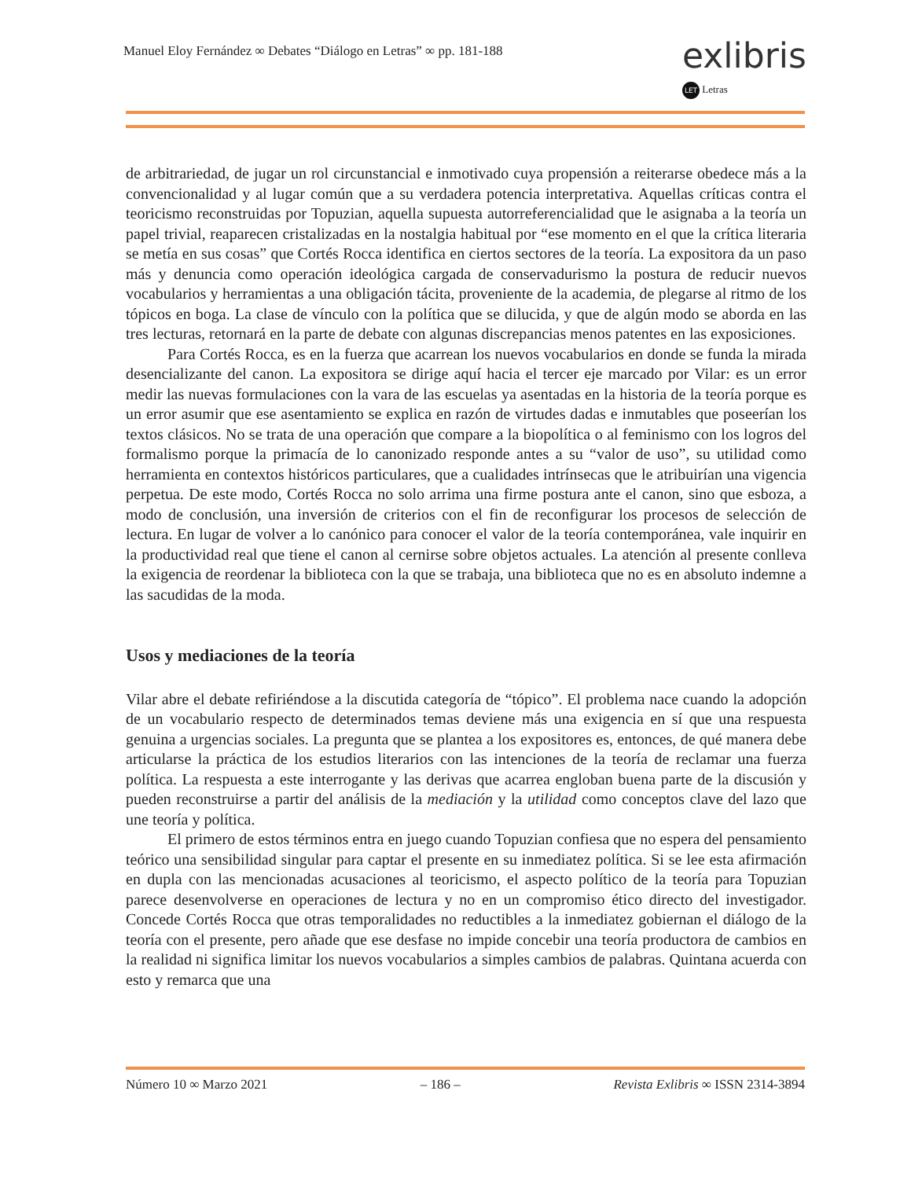Manuel Eloy Fernández ∞ Debates “Diálogo en Letras” ∞ pp. 181-188
exlibris
LET Letras
de arbitrariedad, de jugar un rol circunstancial e inmotivado cuya propensión a reiterarse obedece más a la convencionalidad y al lugar común que a su verdadera potencia interpretativa. Aquellas críticas contra el teoricismo reconstruidas por Topuzian, aquella supuesta autorreferencialidad que le asignaba a la teoría un papel trivial, reaparecen cristalizadas en la nostalgia habitual por “ese momento en el que la crítica literaria se metía en sus cosas” que Cortés Rocca identifica en ciertos sectores de la teoría. La expositora da un paso más y denuncia como operación ideológica cargada de conservadurismo la postura de reducir nuevos vocabularios y herramientas a una obligación tácita, proveniente de la academia, de plegarse al ritmo de los tópicos en boga. La clase de vínculo con la política que se dilucida, y que de algún modo se aborda en las tres lecturas, retornará en la parte de debate con algunas discrepancias menos patentes en las exposiciones.
Para Cortés Rocca, es en la fuerza que acarrean los nuevos vocabularios en donde se funda la mirada desencializante del canon. La expositora se dirige aquí hacia el tercer eje marcado por Vilar: es un error medir las nuevas formulaciones con la vara de las escuelas ya asentadas en la historia de la teoría porque es un error asumir que ese asentamiento se explica en razón de virtudes dadas e inmutables que poseerían los textos clásicos. No se trata de una operación que compare a la biopolítica o al feminismo con los logros del formalismo porque la primacía de lo canonizado responde antes a su “valor de uso”, su utilidad como herramienta en contextos históricos particulares, que a cualidades intrínsecas que le atribuirían una vigencia perpetua. De este modo, Cortés Rocca no solo arrima una firme postura ante el canon, sino que esboza, a modo de conclusión, una inversión de criterios con el fin de reconfigurar los procesos de selección de lectura. En lugar de volver a lo canónico para conocer el valor de la teoría contemporánea, vale inquirir en la productividad real que tiene el canon al cernirse sobre objetos actuales. La atención al presente conlleva la exigencia de reordenar la biblioteca con la que se trabaja, una biblioteca que no es en absoluto indemne a las sacudidas de la moda.
Usos y mediaciones de la teoría
Vilar abre el debate refiriéndose a la discutida categoría de “tópico”. El problema nace cuando la adopción de un vocabulario respecto de determinados temas deviene más una exigencia en sí que una respuesta genuina a urgencias sociales. La pregunta que se plantea a los expositores es, entonces, de qué manera debe articularse la práctica de los estudios literarios con las intenciones de la teoría de reclamar una fuerza política. La respuesta a este interrogante y las derivas que acarrea engloban buena parte de la discusión y pueden reconstruirse a partir del análisis de la mediación y la utilidad como conceptos clave del lazo que une teoría y política.
El primero de estos términos entra en juego cuando Topuzian confiesa que no espera del pensamiento teórico una sensibilidad singular para captar el presente en su inmediatez política. Si se lee esta afirmación en dupla con las mencionadas acusaciones al teoricismo, el aspecto político de la teoría para Topuzian parece desenvolverse en operaciones de lectura y no en un compromiso ético directo del investigador. Concede Cortés Rocca que otras temporalidades no reductibles a la inmediatez gobiernan el diálogo de la teoría con el presente, pero añade que ese desfase no impide concebir una teoría productora de cambios en la realidad ni significa limitar los nuevos vocabularios a simples cambios de palabras. Quintana acuerda con esto y remarca que una
Número 10 ∞ Marzo 2021 – 186 – Revista Exlibris ∞ ISSN 2314-3894